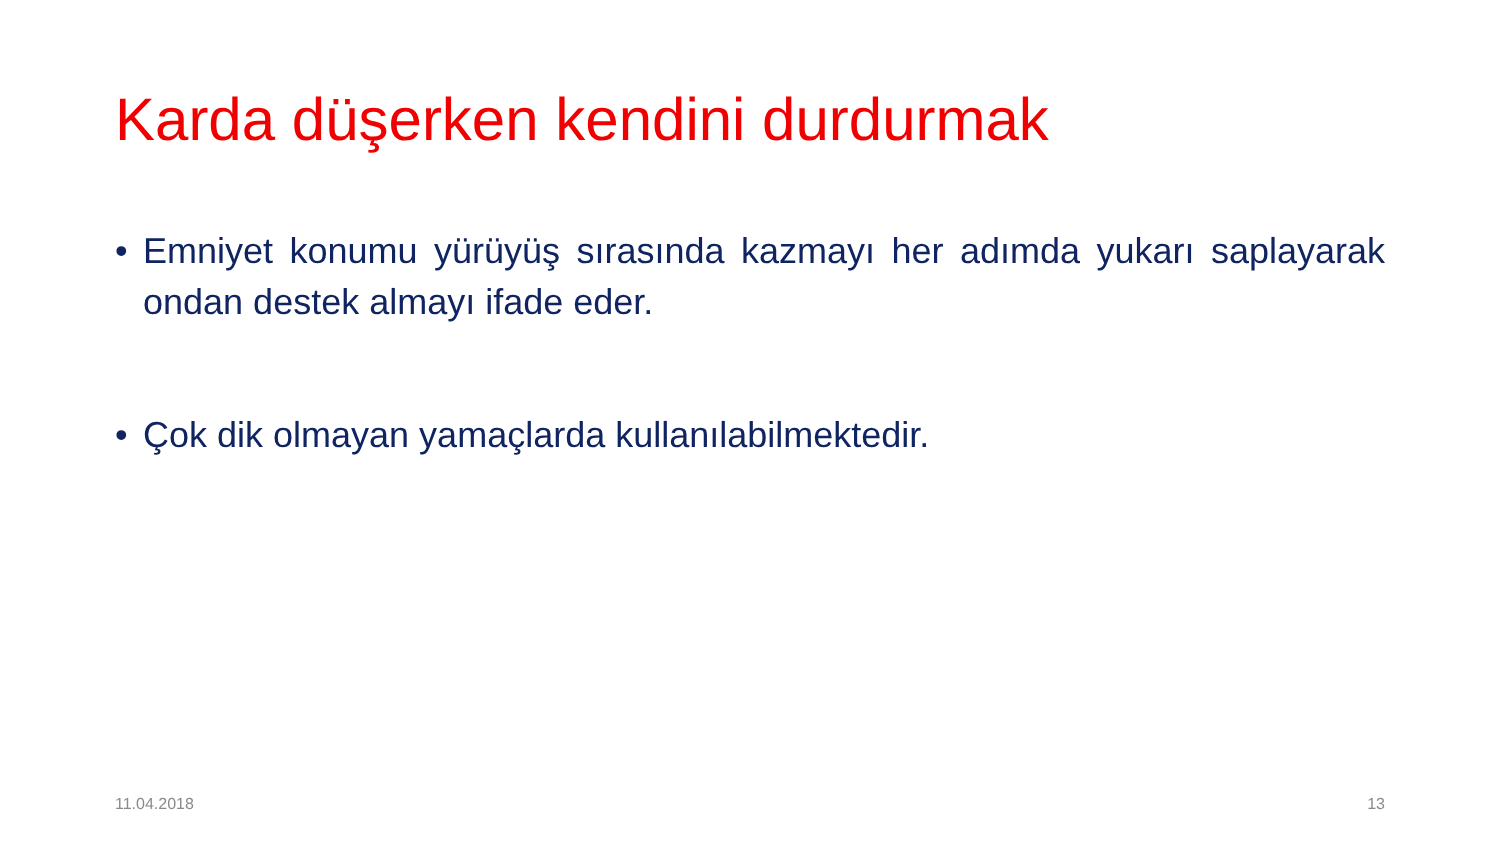Karda düşerken kendini durdurmak
• Emniyet konumu yürüyüş sırasında kazmayı her adımda yukarı saplayarak ondan destek almayı ifade eder.
• Çok dik olmayan yamaçlarda kullanılabilmektedir.
11.04.2018 13